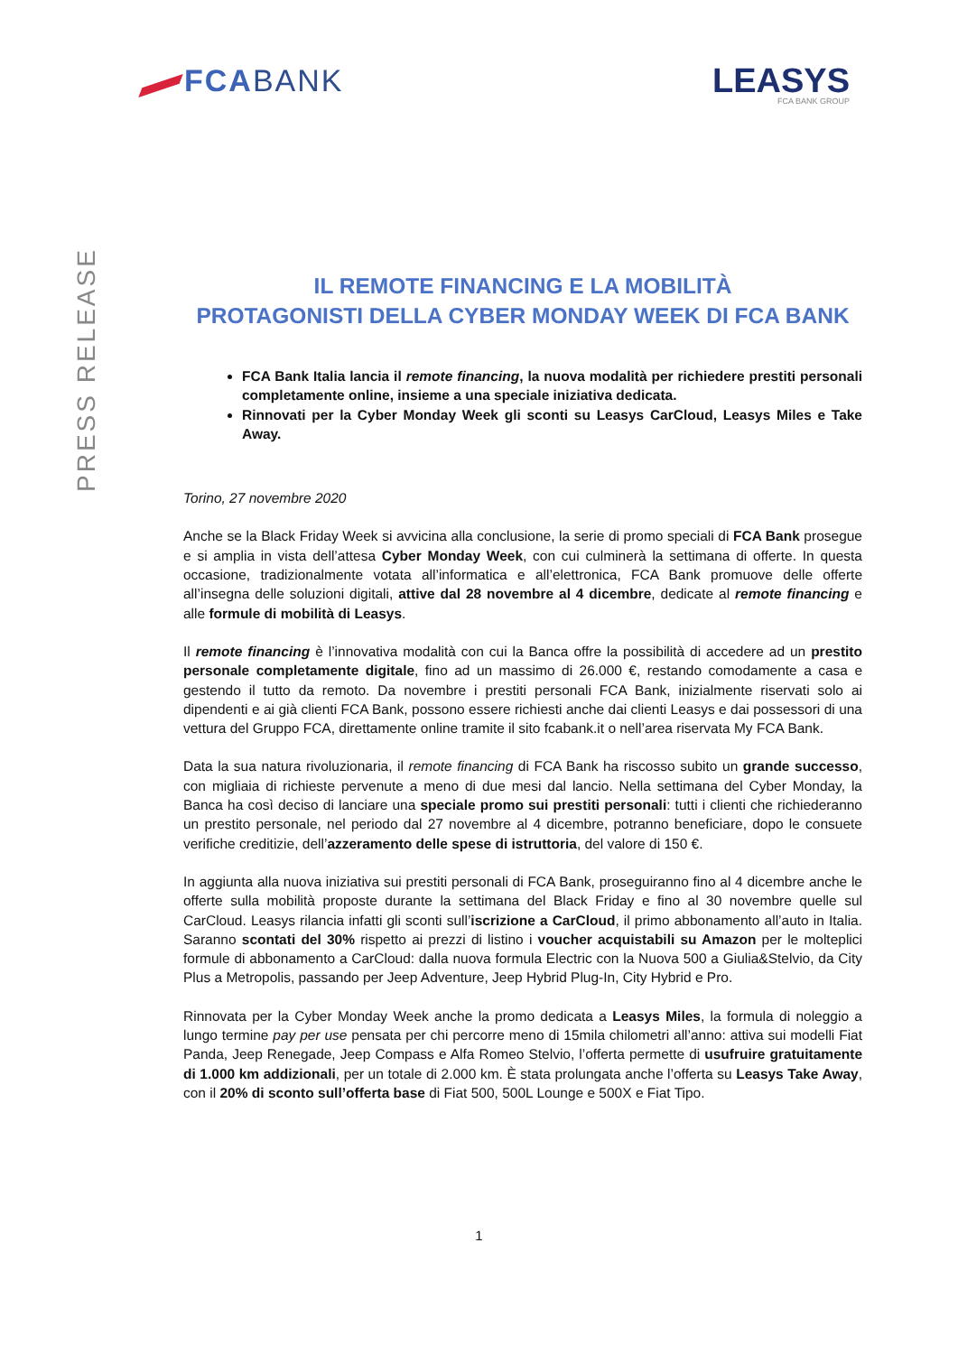FCABANK
LEASYS
FCA BANK GROUP
PRESS RELEASE
IL REMOTE FINANCING E LA MOBILITÀ
PROTAGONISTI DELLA CYBER MONDAY WEEK DI FCA BANK
FCA Bank Italia lancia il remote financing, la nuova modalità per richiedere prestiti personali completamente online, insieme a una speciale iniziativa dedicata.
Rinnovati per la Cyber Monday Week gli sconti su Leasys CarCloud, Leasys Miles e Take Away.
Torino, 27 novembre 2020
Anche se la Black Friday Week si avvicina alla conclusione, la serie di promo speciali di FCA Bank prosegue e si amplia in vista dell’attesa Cyber Monday Week, con cui culminerà la settimana di offerte. In questa occasione, tradizionalmente votata all’informatica e all’elettronica, FCA Bank promuove delle offerte all’insegna delle soluzioni digitali, attive dal 28 novembre al 4 dicembre, dedicate al remote financing e alle formule di mobilità di Leasys.
Il remote financing è l’innovativa modalità con cui la Banca offre la possibilità di accedere ad un prestito personale completamente digitale, fino ad un massimo di 26.000 €, restando comodamente a casa e gestendo il tutto da remoto. Da novembre i prestiti personali FCA Bank, inizialmente riservati solo ai dipendenti e ai già clienti FCA Bank, possono essere richiesti anche dai clienti Leasys e dai possessori di una vettura del Gruppo FCA, direttamente online tramite il sito fcabank.it o nell’area riservata My FCA Bank.
Data la sua natura rivoluzionaria, il remote financing di FCA Bank ha riscosso subito un grande successo, con migliaia di richieste pervenute a meno di due mesi dal lancio. Nella settimana del Cyber Monday, la Banca ha così deciso di lanciare una speciale promo sui prestiti personali: tutti i clienti che richiederanno un prestito personale, nel periodo dal 27 novembre al 4 dicembre, potranno beneficiare, dopo le consuete verifiche creditizie, dell’azzeramento delle spese di istruttoria, del valore di 150 €.
In aggiunta alla nuova iniziativa sui prestiti personali di FCA Bank, proseguiranno fino al 4 dicembre anche le offerte sulla mobilità proposte durante la settimana del Black Friday e fino al 30 novembre quelle sul CarCloud. Leasys rilancia infatti gli sconti sull’iscrizione a CarCloud, il primo abbonamento all’auto in Italia. Saranno scontati del 30% rispetto ai prezzi di listino i voucher acquistabili su Amazon per le molteplici formule di abbonamento a CarCloud: dalla nuova formula Electric con la Nuova 500 a Giulia&Stelvio, da City Plus a Metropolis, passando per Jeep Adventure, Jeep Hybrid Plug-In, City Hybrid e Pro.
Rinnovata per la Cyber Monday Week anche la promo dedicata a Leasys Miles, la formula di noleggio a lungo termine pay per use pensata per chi percorre meno di 15mila chilometri all’anno: attiva sui modelli Fiat Panda, Jeep Renegade, Jeep Compass e Alfa Romeo Stelvio, l’offerta permette di usufruire gratuitamente di 1.000 km addizionali, per un totale di 2.000 km. È stata prolungata anche l’offerta su Leasys Take Away, con il 20% di sconto sull’offerta base di Fiat 500, 500L Lounge e 500X e Fiat Tipo.
1